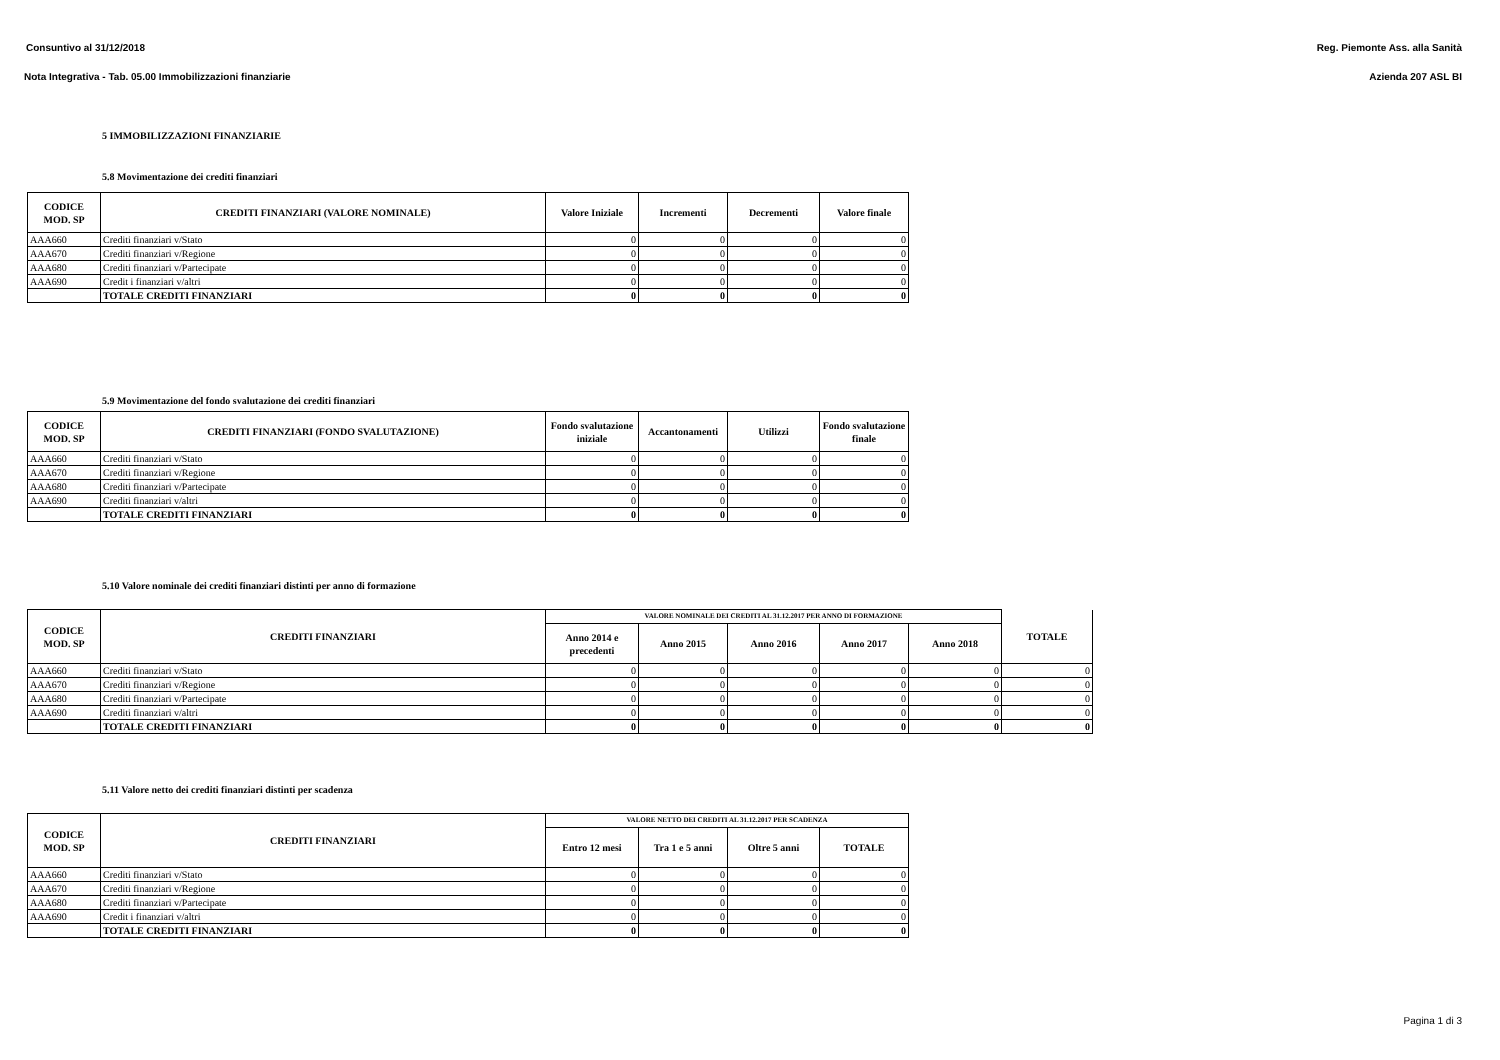Consuntivo al 31/12/2018 Reg. Piemonte Ass. alla Sanità
Nota Integrativa - Tab. 05.00 Immobilizzazioni finanziarie Azienda 207 ASL BI
5 IMMOBILIZZAZIONI FINANZIARIE
5.8 Movimentazione dei crediti finanziari
| CODICE MOD. SP | CREDITI FINANZIARI (VALORE NOMINALE) | Valore Iniziale | Incrementi | Decrementi | Valore finale |
| --- | --- | --- | --- | --- | --- |
| AAA660 | Crediti finanziari v/Stato | 0 | 0 | 0 | 0 |
| AAA670 | Crediti finanziari v/Regione | 0 | 0 | 0 | 0 |
| AAA680 | Crediti finanziari v/Partecipate | 0 | 0 | 0 | 0 |
| AAA690 | Credit i finanziari v/altri | 0 | 0 | 0 | 0 |
| | TOTALE CREDITI FINANZIARI | 0 | 0 | 0 | 0 |
5.9 Movimentazione del fondo svalutazione dei crediti finanziari
| CODICE MOD. SP | CREDITI FINANZIARI (FONDO SVALUTAZIONE) | Fondo svalutazione iniziale | Accantonamenti | Utilizzi | Fondo svalutazione finale |
| --- | --- | --- | --- | --- | --- |
| AAA660 | Crediti finanziari v/Stato | 0 | 0 | 0 | 0 |
| AAA670 | Crediti finanziari v/Regione | 0 | 0 | 0 | 0 |
| AAA680 | Crediti finanziari v/Partecipate | 0 | 0 | 0 | 0 |
| AAA690 | Crediti finanziari v/altri | 0 | 0 | 0 | 0 |
| | TOTALE CREDITI FINANZIARI | 0 | 0 | 0 | 0 |
5.10 Valore nominale dei crediti finanziari distinti per anno di formazione
| CODICE MOD. SP | CREDITI FINANZIARI | VALORE NOMINALE DEI CREDITI AL 31.12.2017 PER ANNO DI FORMAZIONE | | | | | TOTALE |
| --- | --- | --- | --- | --- | --- | --- | --- |
| | | Anno 2014 e precedenti | Anno 2015 | Anno 2016 | Anno 2017 | Anno 2018 | |
| AAA660 | Crediti finanziari v/Stato | 0 | 0 | 0 | 0 | 0 | 0 |
| AAA670 | Crediti finanziari v/Regione | 0 | 0 | 0 | 0 | 0 | 0 |
| AAA680 | Crediti finanziari v/Partecipate | 0 | 0 | 0 | 0 | 0 | 0 |
| AAA690 | Crediti finanziari v/altri | 0 | 0 | 0 | 0 | 0 | 0 |
| | TOTALE CREDITI FINANZIARI | 0 | 0 | 0 | 0 | 0 | 0 |
5.11 Valore netto dei crediti finanziari distinti per scadenza
| CODICE MOD. SP | CREDITI FINANZIARI | VALORE NETTO DEI CREDITI AL 31.12.2017 PER SCADENZA | | | |
| --- | --- | --- | --- | --- | --- |
| | | Entro 12 mesi | Tra 1 e 5 anni | Oltre 5 anni | TOTALE |
| AAA660 | Crediti finanziari v/Stato | 0 | 0 | 0 | 0 |
| AAA670 | Crediti finanziari v/Regione | 0 | 0 | 0 | 0 |
| AAA680 | Crediti finanziari v/Partecipate | 0 | 0 | 0 | 0 |
| AAA690 | Credit i finanziari v/altri | 0 | 0 | 0 | 0 |
| | TOTALE CREDITI FINANZIARI | 0 | 0 | 0 | 0 |
Pagina 1 di 3